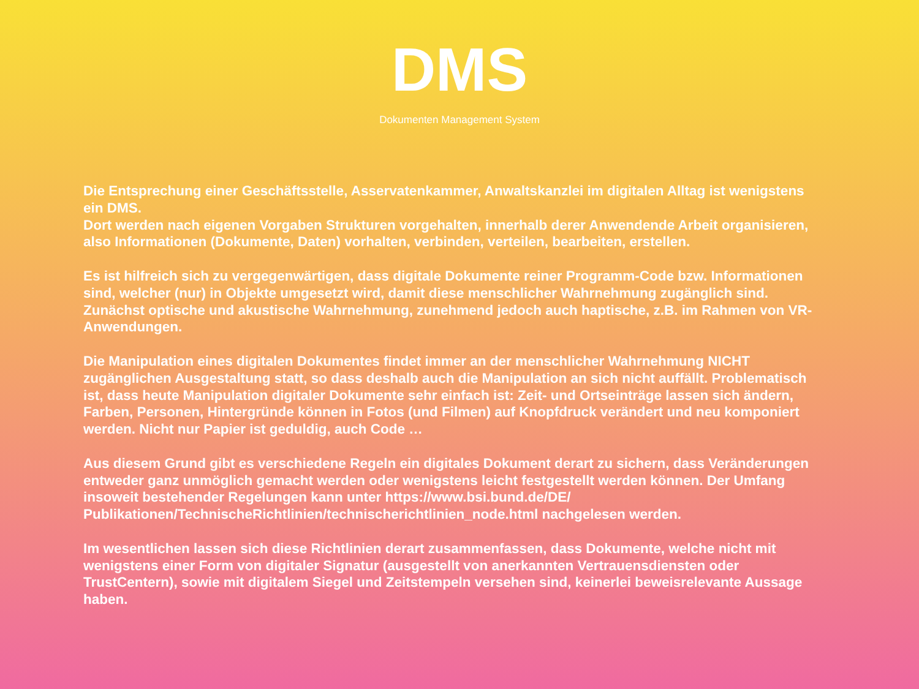DMS
Dokumenten Management System
Die Entsprechung einer Geschäftsstelle, Asservatenkammer, Anwaltskanzlei im digitalen Alltag ist wenigstens ein DMS.
Dort werden nach eigenen Vorgaben Strukturen vorgehalten, innerhalb derer Anwendende Arbeit organisieren, also Informationen (Dokumente, Daten) vorhalten, verbinden, verteilen, bearbeiten, erstellen.
Es ist hilfreich sich zu vergegenwärtigen, dass digitale Dokumente reiner Programm-Code bzw. Informationen sind, welcher (nur) in Objekte umgesetzt wird, damit diese menschlicher Wahrnehmung zugänglich sind. Zunächst optische und akustische Wahrnehmung, zunehmend jedoch auch haptische, z.B. im Rahmen von VR-Anwendungen.
Die Manipulation eines digitalen Dokumentes findet immer an der menschlicher Wahrnehmung NICHT zugänglichen Ausgestaltung statt, so dass deshalb auch die Manipulation an sich nicht auffällt. Problematisch ist, dass heute Manipulation digitaler Dokumente sehr einfach ist: Zeit- und Ortseinträge lassen sich ändern, Farben, Personen, Hintergründe können in Fotos (und Filmen) auf Knopfdruck verändert und neu komponiert werden. Nicht nur Papier ist geduldig, auch Code …
Aus diesem Grund gibt es verschiedene Regeln ein digitales Dokument derart zu sichern, dass Veränderungen entweder ganz unmöglich gemacht werden oder wenigstens leicht festgestellt werden können. Der Umfang insoweit bestehender Regelungen kann unter https://www.bsi.bund.de/DE/ Publikationen/TechnischeRichtlinien/technischerichtlinien_node.html nachgelesen werden.
Im wesentlichen lassen sich diese Richtlinien derart zusammenfassen, dass Dokumente, welche nicht mit wenigstens einer Form von digitaler Signatur (ausgestellt von anerkannten Vertrauensdiensten oder TrustCentern), sowie mit digitalem Siegel und Zeitstempeln versehen sind, keinerlei beweisrelevante Aussage haben.